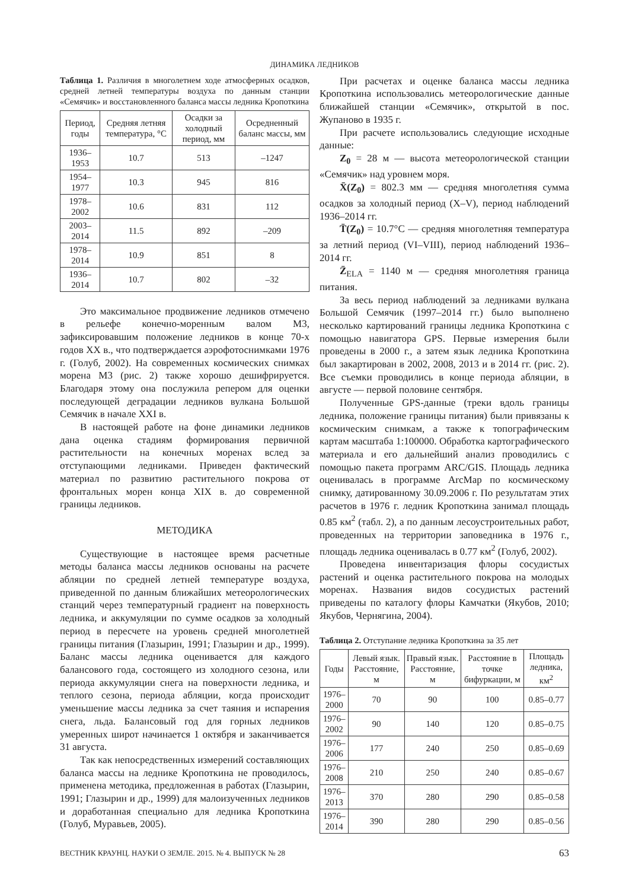ДИНАМИКА ЛЕДНИКОВ
Таблица 1. Различия в многолетнем ходе атмосферных осадков, средней летней температуры воздуха по данным станции «Семячик» и восстановленного баланса массы ледника Кропоткина
| Период, годы | Средняя летняя температура, °С | Осадки за холодный период, мм | Осредненный баланс массы, мм |
| --- | --- | --- | --- |
| 1936–1953 | 10.7 | 513 | –1247 |
| 1954–1977 | 10.3 | 945 | 816 |
| 1978–2002 | 10.6 | 831 | 112 |
| 2003–2014 | 11.5 | 892 | –209 |
| 1978–2014 | 10.9 | 851 | 8 |
| 1936–2014 | 10.7 | 802 | –32 |
Это максимальное продвижение ледников отмечено в рельефе конечно-моренным валом М3, зафиксировавшим положение ледников в конце 70-х годов ХХ в., что подтверждается аэрофотоснимками 1976 г. (Голуб, 2002). На современных космических снимках морена М3 (рис. 2) также хорошо дешифрируется. Благодаря этому она послужила репером для оценки последующей деградации ледников вулкана Большой Семячик в начале XXI в.
В настоящей работе на фоне динамики ледников дана оценка стадиям формирования первичной растительности на конечных моренах вслед за отступающими ледниками. Приведен фактический материал по развитию растительного покрова от фронтальных морен конца XIX в. до современной границы ледников.
МЕТОДИКА
Существующие в настоящее время расчетные методы баланса массы ледников основаны на расчете абляции по средней летней температуре воздуха, приведенной по данным ближайших метеорологических станций через температурный градиент на поверхность ледника, и аккумуляции по сумме осадков за холодный период в пересчете на уровень средней многолетней границы питания (Глазырин, 1991; Глазырин и др., 1999). Баланс массы ледника оценивается для каждого балансового года, состоящего из холодного сезона, или периода аккумуляции снега на поверхности ледника, и теплого сезона, периода абляции, когда происходит уменьшение массы ледника за счет таяния и испарения снега, льда. Балансовый год для горных ледников умеренных широт начинается 1 октября и заканчивается 31 августа.
Так как непосредственных измерений составляющих баланса массы на леднике Кропоткина не проводилось, применена методика, предложенная в работах (Глазырин, 1991; Глазырин и др., 1999) для малоизученных ледников и доработанная специально для ледника Кропоткина (Голуб, Муравьев, 2005).
При расчетах и оценке баланса массы ледника Кропоткина использовались метеорологические данные ближайшей станции «Семячик», открытой в пос. Жупаново в 1935 г.
При расчете использовались следующие исходные данные:
Z<sub>0</sub> = 28 м — высота метеорологической станции «Семячик» над уровнем моря.
X̄(Z<sub>0</sub>) = 802.3 мм — средняя многолетняя сумма осадков за холодный период (X–V), период наблюдений 1936–2014 гг.
T̄(Z<sub>0</sub>) = 10.7°С — средняя многолетняя температура за летний период (VI–VIII), период наблюдений 1936–2014 гг.
Z̄<sub>ELA</sub> = 1140 м — средняя многолетняя граница питания.
За весь период наблюдений за ледниками вулкана Большой Семячик (1997–2014 гг.) было выполнено несколько картирований границы ледника Кропоткина с помощью навигатора GPS. Первые измерения были проведены в 2000 г., а затем язык ледника Кропоткина был закартирован в 2002, 2008, 2013 и в 2014 гг. (рис. 2). Все съемки проводились в конце периода абляции, в августе — первой половине сентября.
Полученные GPS-данные (треки вдоль границы ледника, положение границы питания) были привязаны к космическим снимкам, а также к топографическим картам масштаба 1:100000. Обработка картографического материала и его дальнейший анализ проводились с помощью пакета программ ARC/GIS. Площадь ледника оценивалась в программе ArcMap по космическому снимку, датированному 30.09.2006 г. По результатам этих расчетов в 1976 г. ледник Кропоткина занимал площадь 0.85 км<sup>2</sup> (табл. 2), а по данным лесоустроительных работ, проведенных на территории заповедника в 1976 г., площадь ледника оценивалась в 0.77 км<sup>2</sup> (Голуб, 2002).
Проведена инвентаризация флоры сосудистых растений и оценка растительного покрова на молодых моренах. Названия видов сосудистых растений приведены по каталогу флоры Камчатки (Якубов, 2010; Якубов, Чернягина, 2004).
Таблица 2. Отступание ледника Кропоткина за 35 лет
| Годы | Левый язык. Расстояние, м | Правый язык. Расстояние, м | Расстояние в точке бифуркации, м | Площадь ледника, км<sup>2</sup> |
| --- | --- | --- | --- | --- |
| 1976–2000 | 70 | 90 | 100 | 0.85–0.77 |
| 1976–2002 | 90 | 140 | 120 | 0.85–0.75 |
| 1976–2006 | 177 | 240 | 250 | 0.85–0.69 |
| 1976–2008 | 210 | 250 | 240 | 0.85–0.67 |
| 1976–2013 | 370 | 280 | 290 | 0.85–0.58 |
| 1976–2014 | 390 | 280 | 290 | 0.85–0.56 |
ВЕСТНИК КРАУНЦ. НАУКИ О ЗЕМЛЕ. 2015. № 4. ВЫПУСК № 28 63